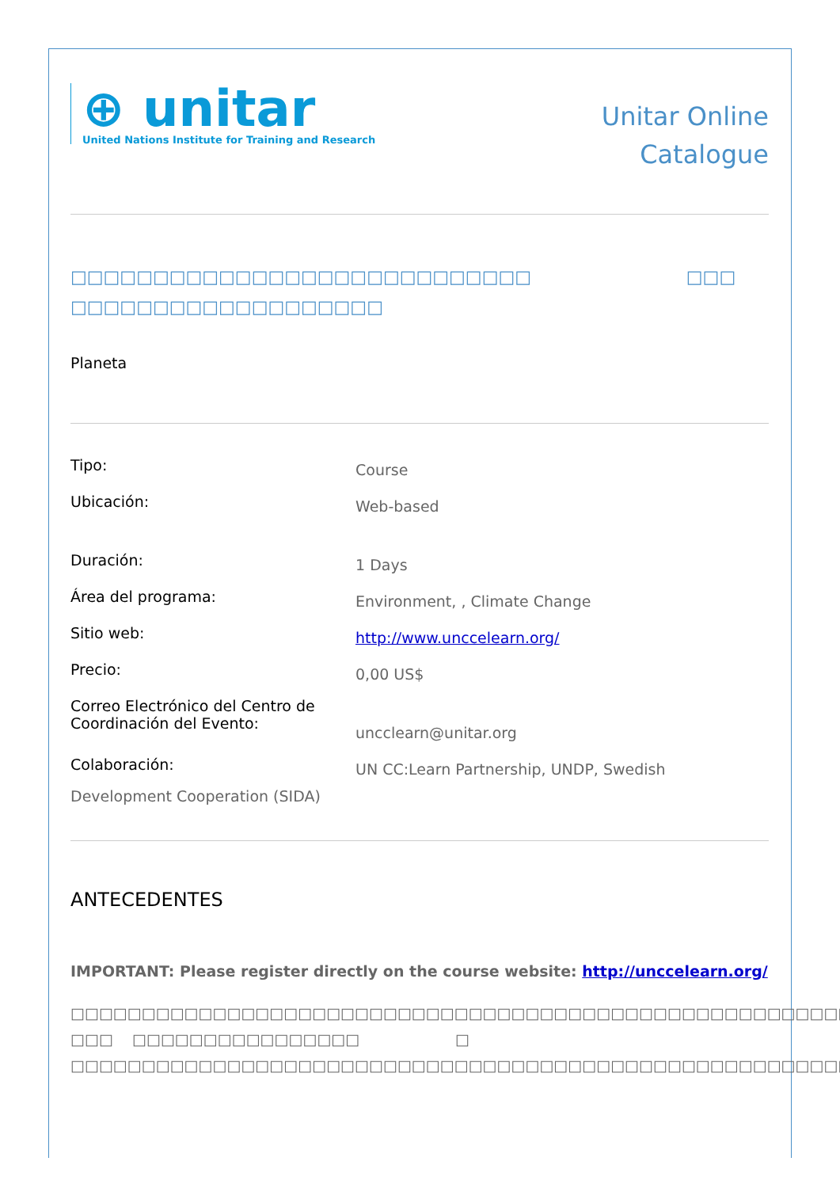⊕ unitar
United Nations Institute for Training and Research
Unitar Online
Catalogue
□□□□□□□□□□□□□□□□□□□□□□□□□□□□ □□□
□□□□□□□□□□□□□□□□□□□
Planeta
| Tipo: | Course |
| Ubicación: | Web-based |
| Duración: | 1 Days |
| Área del programa: | Environment, , Climate Change |
| Sitio web: | http://www.unccelearn.org/ |
| Precio: | 0,00 US$ |
| Correo Electrónico del Centro de Coordinación del Evento: | uncclearn@unitar.org |
| Colaboración: | UN CC:Learn Partnership, UNDP, Swedish |
Development Cooperation (SIDA)
ANTECEDENTES
IMPORTANT: Please register directly on the course website: http://unccelearn.org/
□□□□□□□□□□□□□□□□□□□□□□□□□□□□□□□□□□□□□□□□□□□□□□□□□□□□□□□□□□□□□□□□□□□□□□□
□□□ □□□□□□□□□□□□□□□□ □
□□□□□□□□□□□□□□□□□□□□□□□□□□□□□□□□□□□□□□□□□□□□□□□□□□□□□□□□□□